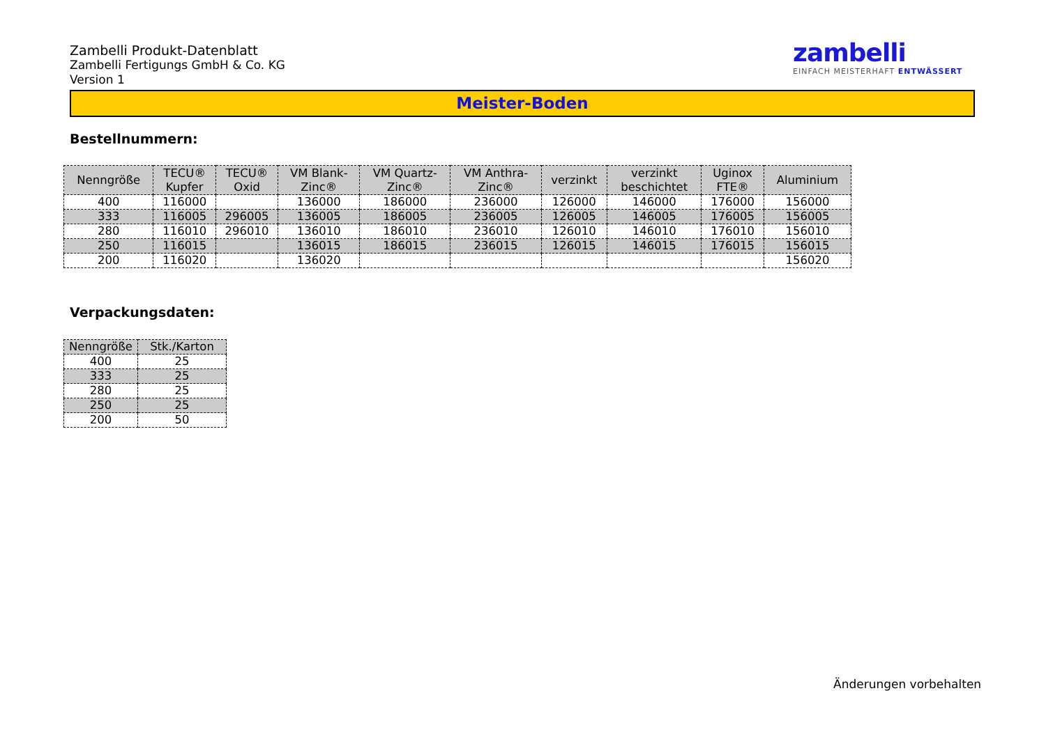Zambelli Produkt-Datenblatt
Zambelli Fertigungs GmbH & Co. KG
Version 1
zambelli
EINFACH MEISTERHAFT ENTWÄSSERT
Meister-Boden
Bestellnummern:
| Nenngröße | TECU® Kupfer | TECU® Oxid | VM Blank- Zinc® | VM Quartz- Zinc® | VM Anthra- Zinc® | verzinkt | verzinkt beschichtet | Uginox FTE® | Aluminium |
| --- | --- | --- | --- | --- | --- | --- | --- | --- | --- |
| 400 | 116000 | | 136000 | 186000 | 236000 | 126000 | 146000 | 176000 | 156000 |
| 333 | 116005 | 296005 | 136005 | 186005 | 236005 | 126005 | 146005 | 176005 | 156005 |
| 280 | 116010 | 296010 | 136010 | 186010 | 236010 | 126010 | 146010 | 176010 | 156010 |
| 250 | 116015 | | 136015 | 186015 | 236015 | 126015 | 146015 | 176015 | 156015 |
| 200 | 116020 | | 136020 | | | | | | 156020 |
Verpackungsdaten:
| Nenngröße | Stk./Karton |
| --- | --- |
| 400 | 25 |
| 333 | 25 |
| 280 | 25 |
| 250 | 25 |
| 200 | 50 |
Änderungen vorbehalten